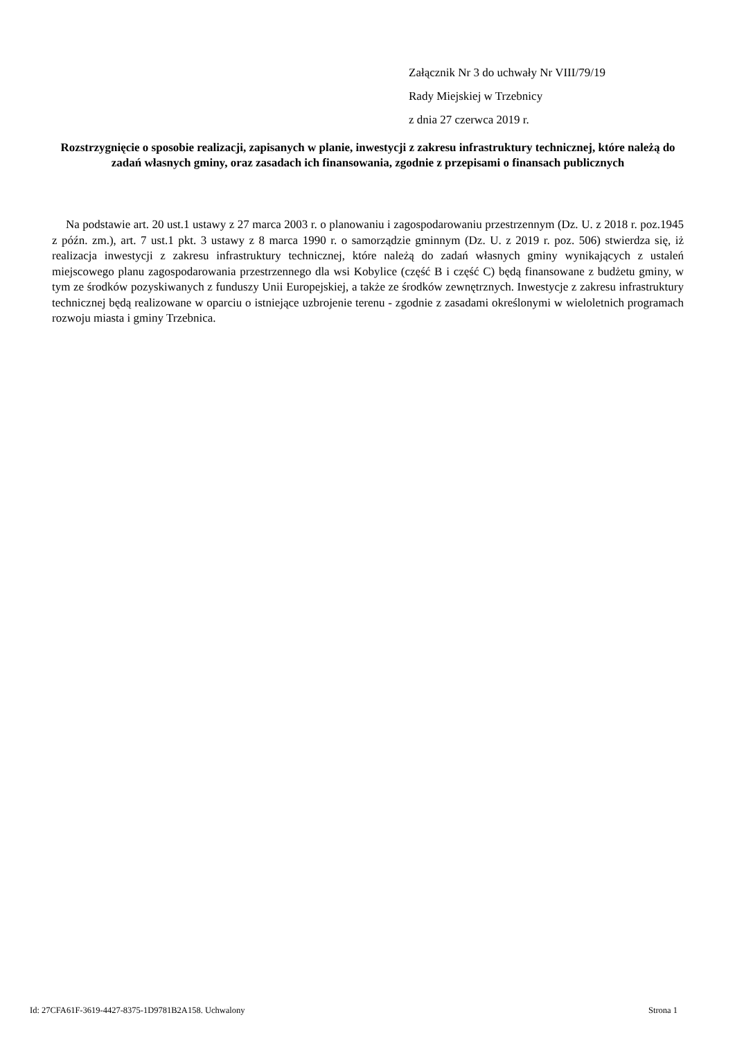Załącznik Nr 3 do uchwały Nr VIII/79/19
Rady Miejskiej w Trzebnicy
z dnia 27 czerwca 2019 r.
Rozstrzygnięcie o sposobie realizacji, zapisanych w planie, inwestycji z zakresu infrastruktury technicznej, które należą do zadań własnych gminy, oraz zasadach ich finansowania, zgodnie z przepisami o finansach publicznych
Na podstawie art. 20 ust.1 ustawy z 27 marca 2003 r. o planowaniu i zagospodarowaniu przestrzennym (Dz. U. z 2018 r. poz.1945 z późn. zm.), art. 7 ust.1 pkt. 3 ustawy z 8 marca 1990 r. o samorządzie gminnym (Dz. U. z 2019 r. poz. 506) stwierdza się, iż realizacja inwestycji z zakresu infrastruktury technicznej, które należą do zadań własnych gminy wynikających z ustaleń miejscowego planu zagospodarowania przestrzennego dla wsi Kobylice (część B i część C) będą finansowane z budżetu gminy, w tym ze środków pozyskiwanych z funduszy Unii Europejskiej, a także ze środków zewnętrznych. Inwestycje z zakresu infrastruktury technicznej będą realizowane w oparciu o istniejące uzbrojenie terenu - zgodnie z zasadami określonymi w wieloletnich programach rozwoju miasta i gminy Trzebnica.
Id: 27CFA61F-3619-4427-8375-1D9781B2A158. Uchwalony Strona 1